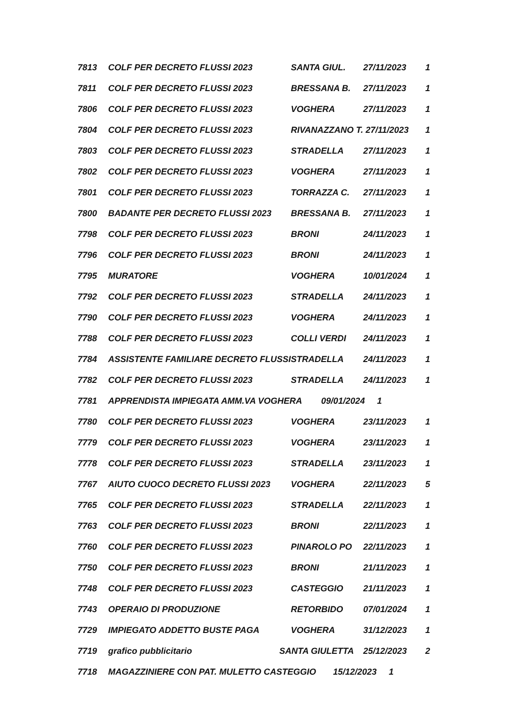| 7813 | COLF PER DECRETO FLUSSI 2023 | SANTA GIUL. | 27/11/2023 | 1 |
| 7811 | COLF PER DECRETO FLUSSI 2023 | BRESSANA B. | 27/11/2023 | 1 |
| 7806 | COLF PER DECRETO FLUSSI 2023 | VOGHERA | 27/11/2023 | 1 |
| 7804 | COLF PER DECRETO FLUSSI 2023 | RIVANAZZANO T. | 27/11/2023 | 1 |
| 7803 | COLF PER DECRETO FLUSSI 2023 | STRADELLA | 27/11/2023 | 1 |
| 7802 | COLF PER DECRETO FLUSSI 2023 | VOGHERA | 27/11/2023 | 1 |
| 7801 | COLF PER DECRETO FLUSSI 2023 | TORRAZZA C. | 27/11/2023 | 1 |
| 7800 | BADANTE PER DECRETO FLUSSI 2023 | BRESSANA B. | 27/11/2023 | 1 |
| 7798 | COLF PER DECRETO FLUSSI 2023 | BRONI | 24/11/2023 | 1 |
| 7796 | COLF PER DECRETO FLUSSI 2023 | BRONI | 24/11/2023 | 1 |
| 7795 | MURATORE | VOGHERA | 10/01/2024 | 1 |
| 7792 | COLF PER DECRETO FLUSSI 2023 | STRADELLA | 24/11/2023 | 1 |
| 7790 | COLF PER DECRETO FLUSSI 2023 | VOGHERA | 24/11/2023 | 1 |
| 7788 | COLF PER DECRETO FLUSSI 2023 | COLLI VERDI | 24/11/2023 | 1 |
| 7784 | ASSISTENTE FAMILIARE DECRETO FLUSSI | STRADELLA | 24/11/2023 | 1 |
| 7782 | COLF PER DECRETO FLUSSI 2023 | STRADELLA | 24/11/2023 | 1 |
| 7781 | APPRENDISTA IMPIEGATA AMM.VA VOGHERA 09/01/2024 1 | | | |
| 7780 | COLF PER DECRETO FLUSSI 2023 | VOGHERA | 23/11/2023 | 1 |
| 7779 | COLF PER DECRETO FLUSSI 2023 | VOGHERA | 23/11/2023 | 1 |
| 7778 | COLF PER DECRETO FLUSSI 2023 | STRADELLA | 23/11/2023 | 1 |
| 7767 | AIUTO CUOCO DECRETO FLUSSI 2023 | VOGHERA | 22/11/2023 | 5 |
| 7765 | COLF PER DECRETO FLUSSI 2023 | STRADELLA | 22/11/2023 | 1 |
| 7763 | COLF PER DECRETO FLUSSI 2023 | BRONI | 22/11/2023 | 1 |
| 7760 | COLF PER DECRETO FLUSSI 2023 | PINAROLO PO | 22/11/2023 | 1 |
| 7750 | COLF PER DECRETO FLUSSI 2023 | BRONI | 21/11/2023 | 1 |
| 7748 | COLF PER DECRETO FLUSSI 2023 | CASTEGGIO | 21/11/2023 | 1 |
| 7743 | OPERAIO DI PRODUZIONE | RETORBIDO | 07/01/2024 | 1 |
| 7729 | IMPIEGATO ADDETTO BUSTE PAGA | VOGHERA | 31/12/2023 | 1 |
| 7719 | grafico pubblicitario SANTA GIULETTA | | 25/12/2023 | 2 |
| 7718 | MAGAZZINIERE CON PAT. MULETTO CASTEGGIO 15/12/2023 1 | | | |